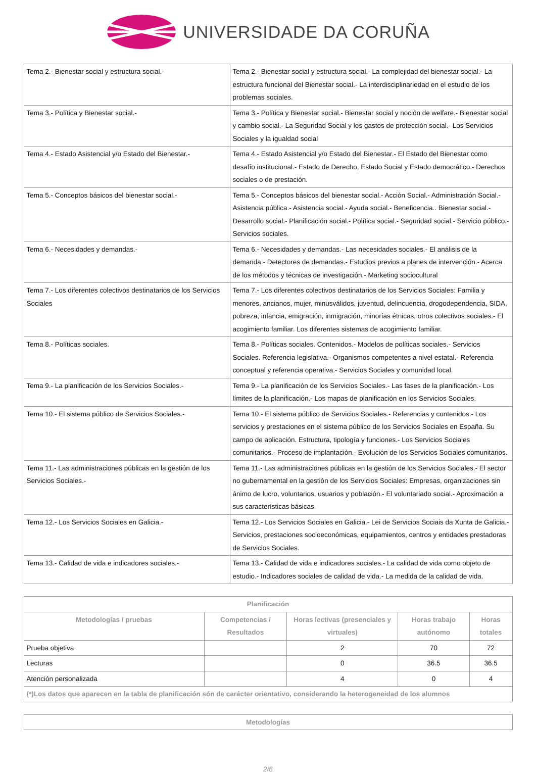UNIVERSIDADE DA CORUÑA
| Tema 2.- Bienestar social y estructura social.- | Tema 2.- Bienestar social y estructura social.- La complejidad del bienestar social.- La estructura funcional del Bienestar social.- La interdisciplinariedad en el estudio de los problemas sociales. |
| Tema 3.- Política y Bienestar social.- | Tema 3.- Política y Bienestar social.- Bienestar social y noción de welfare.- Bienestar social y cambio social.- La Seguridad Social y los gastos de protección social.- Los Servicios Sociales y la igualdad social |
| Tema 4.- Estado Asistencial y/o Estado del Bienestar.- | Tema 4.- Estado Asistencial y/o Estado del Bienestar.- El Estado del Bienestar como desafío institucional.- Estado de Derecho, Estado Social y Estado democrático.- Derechos sociales o de prestación. |
| Tema 5.- Conceptos básicos del bienestar social.- | Tema 5.- Conceptos básicos del bienestar social.- Acción Social.- Administración Social.- Asistencia pública.- Asistencia social.- Ayuda social.- Beneficencia.. Bienestar social.- Desarrollo social.- Planificación social.- Política social.- Seguridad social.- Servicio público.-Servicios sociales. |
| Tema 6.- Necesidades y demandas.- | Tema 6.- Necesidades y demandas.- Las necesidades sociales.- El análisis de la demanda.- Detectores de demandas.- Estudios previos a planes de intervención.- Acerca de los métodos y técnicas de investigación.- Marketing sociocultural |
| Tema 7.- Los diferentes colectivos destinatarios de los Servicios Sociales | Tema 7.- Los diferentes colectivos destinatarios de los Servicios Sociales: Familia y menores, ancianos, mujer, minusválidos, juventud, delincuencia, drogodependencia, SIDA, pobreza, infancia, emigración, inmigración, minorías étnicas, otros colectivos sociales.- El acogimiento familiar. Los diferentes sistemas de acogimiento familiar. |
| Tema 8.- Políticas sociales. | Tema 8.- Políticas sociales. Contenidos.- Modelos de políticas sociales.- Servicios Sociales. Referencia legislativa.- Organismos competentes a nivel estatal.- Referencia conceptual y referencia operativa.- Servicios Sociales y comunidad local. |
| Tema 9.- La planificación de los Servicios Sociales.- | Tema 9.- La planificación de los Servicios Sociales.- Las fases de la planificación.- Los límites de la planificación.- Los mapas de planificación en los Servicios Sociales. |
| Tema 10.- El sistema público de Servicios Sociales.- | Tema 10.- El sistema público de Servicios Sociales.- Referencias y contenidos.- Los servicios y prestaciones en el sistema público de los Servicios Sociales en España. Su campo de aplicación. Estructura, tipología y funciones.- Los Servicios Sociales comunitarios.- Proceso de implantación.- Evolución de los Servicios Sociales comunitarios. |
| Tema 11.- Las administraciones públicas en la gestión de los Servicios Sociales.- | Tema 11.- Las administraciones públicas en la gestión de los Servicios Sociales.- El sector no gubernamental en la gestión de los Servicios Sociales: Empresas, organizaciones sin ánimo de lucro, voluntarios, usuarios y población.- El voluntariado social.- Aproximación a sus características básicas. |
| Tema 12.- Los Servicios Sociales en Galicia.- | Tema 12.- Los Servicios Sociales en Galicia.- Lei de Servicios Sociais da Xunta de Galicia.- Servicios, prestaciones socioeconómicas, equipamientos, centros y entidades prestadoras de Servicios Sociales. |
| Tema 13.- Calidad de vida e indicadores sociales.- | Tema 13.- Calidad de vida e indicadores sociales.- La calidad de vida como objeto de estudio.- Indicadores sociales de calidad de vida.- La medida de la calidad de vida. |
| Planificación | | | | |
| --- | --- | --- | --- | --- |
| Metodologías / pruebas | Competencias / Resultados | Horas lectivas (presenciales y virtuales) | Horas trabajo autónomo | Horas totales |
| Prueba objetiva | | 2 | 70 | 72 |
| Lecturas | | 0 | 36.5 | 36.5 |
| Atención personalizada | | 4 | 0 | 4 |
| (*)Los datos que aparecen en la tabla de planificación són de carácter orientativo, considerando la heterogeneidad de los alumnos | | | | |
| Metodologías |
| --- |
2/6